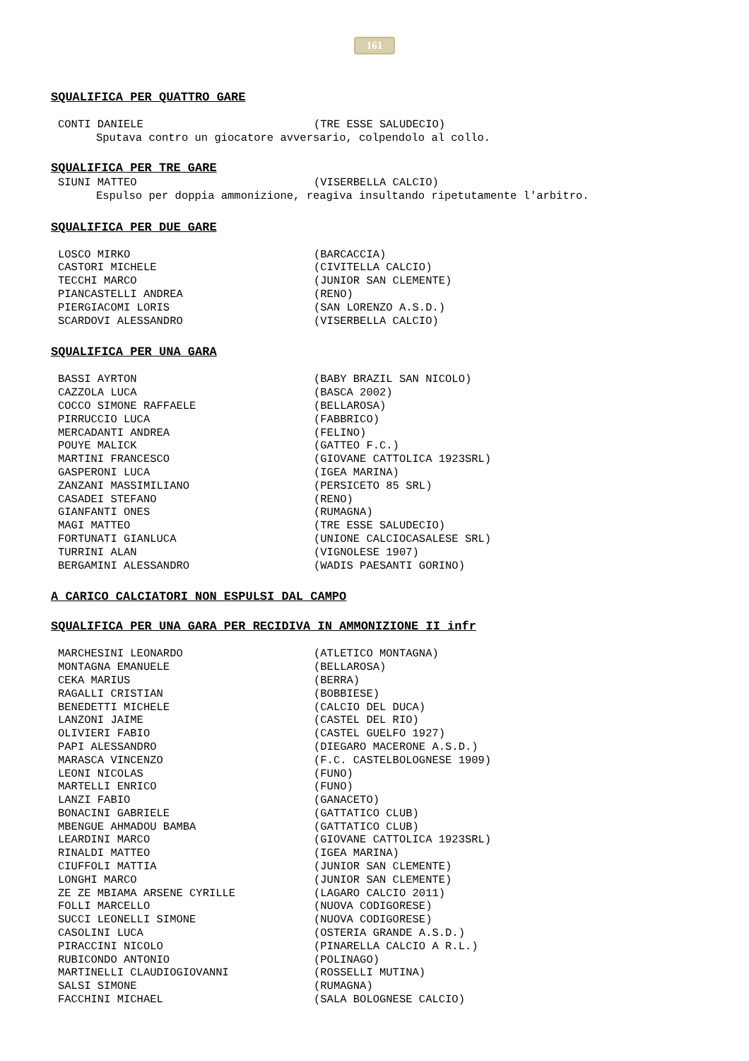161
SQUALIFICA PER QUATTRO GARE
| CONTI DANIELE | (TRE ESSE SALUDECIO) |
Sputava contro un giocatore avversario, colpendolo al collo.
SQUALIFICA PER TRE GARE
| SIUNI MATTEO | (VISERBELLA CALCIO) |
Espulso per doppia ammonizione, reagiva insultando ripetutamente l'arbitro.
SQUALIFICA PER DUE GARE
| LOSCO MIRKO | (BARCACCIA) |
| CASTORI MICHELE | (CIVITELLA CALCIO) |
| TECCHI MARCO | (JUNIOR SAN CLEMENTE) |
| PIANCASTELLI ANDREA | (RENO) |
| PIERGIACOMI LORIS | (SAN LORENZO A.S.D.) |
| SCARDOVI ALESSANDRO | (VISERBELLA CALCIO) |
SQUALIFICA PER UNA GARA
| BASSI AYRTON | (BABY BRAZIL SAN NICOLO) |
| CAZZOLA LUCA | (BASCA 2002) |
| COCCO SIMONE RAFFAELE | (BELLAROSA) |
| PIRRUCCIO LUCA | (FABBRICO) |
| MERCADANTI ANDREA | (FELINO) |
| POUYE MALICK | (GATTEO F.C.) |
| MARTINI FRANCESCO | (GIOVANE CATTOLICA 1923SRL) |
| GASPERONI LUCA | (IGEA MARINA) |
| ZANZANI MASSIMILIANO | (PERSICETO 85 SRL) |
| CASADEI STEFANO | (RENO) |
| GIANFANTI ONES | (RUMAGNA) |
| MAGI MATTEO | (TRE ESSE SALUDECIO) |
| FORTUNATI GIANLUCA | (UNIONE CALCIOCASALESE SRL) |
| TURRINI ALAN | (VIGNOLESE 1907) |
| BERGAMINI ALESSANDRO | (WADIS PAESANTI GORINO) |
A CARICO CALCIATORI NON ESPULSI DAL CAMPO
SQUALIFICA PER UNA GARA PER RECIDIVA IN AMMONIZIONE II infr
| MARCHESINI LEONARDO | (ATLETICO MONTAGNA) |
| MONTAGNA EMANUELE | (BELLAROSA) |
| CEKA MARIUS | (BERRA) |
| RAGALLI CRISTIAN | (BOBBIESE) |
| BENEDETTI MICHELE | (CALCIO DEL DUCA) |
| LANZONI JAIME | (CASTEL DEL RIO) |
| OLIVIERI FABIO | (CASTEL GUELFO 1927) |
| PAPI ALESSANDRO | (DIEGARO MACERONE A.S.D.) |
| MARASCA VINCENZO | (F.C. CASTELBOLOGNESE 1909) |
| LEONI NICOLAS | (FUNO) |
| MARTELLI ENRICO | (FUNO) |
| LANZI FABIO | (GANACETO) |
| BONACINI GABRIELE | (GATTATICO CLUB) |
| MBENGUE AHMADOU BAMBA | (GATTATICO CLUB) |
| LEARDINI MARCO | (GIOVANE CATTOLICA 1923SRL) |
| RINALDI MATTEO | (IGEA MARINA) |
| CIUFFOLI MATTIA | (JUNIOR SAN CLEMENTE) |
| LONGHI MARCO | (JUNIOR SAN CLEMENTE) |
| ZE ZE MBIAMA ARSENE CYRILLE | (LAGARO CALCIO 2011) |
| FOLLI MARCELLO | (NUOVA CODIGORESE) |
| SUCCI LEONELLI SIMONE | (NUOVA CODIGORESE) |
| CASOLINI LUCA | (OSTERIA GRANDE A.S.D.) |
| PIRACCINI NICOLO | (PINARELLA CALCIO A R.L.) |
| RUBICONDO ANTONIO | (POLINAGO) |
| MARTINELLI CLAUDIOGIOVANNI | (ROSSELLI MUTINA) |
| SALSI SIMONE | (RUMAGNA) |
| FACCHINI MICHAEL | (SALA BOLOGNESE CALCIO) |